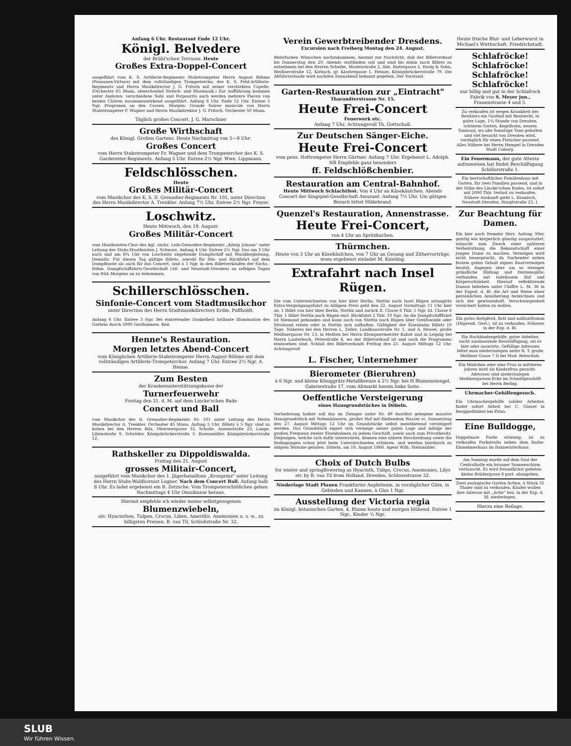Anfang 6 Uhr. Restaurant Ende 12 Uhr.
Königl. Belvedere
der Brühl'schen Terrasse. Heute
Großes Extra-Doppel-Concert
ausgeführt vom K. S. Artillerie-Regiments Stabstrompeter Herrn August Böhme (Posaunen-Virtuos) mit dem vollständigen Trompetercho: des K. S. Feld-Artillerie-Regiments und Herrn Musikdirector J. G. Fritsch mit seiner verstärkten Capelle. (Orchester 65 Mann, abwechselnd Streich- und Blasmusik.) Zur Aufführung kommen unter Anderen: verschiedene Solis und Potpourris auch werden mehrere Piecen von beiden Chören zusammenwirkend ausgeführt. Anfang 6 Uhr. Ende 12 Uhr. Entree 5 Ngr. Programm an den Cassen. Morgen: Grande Soiree musicale von Herrn Stabstrompeter F. Wagner und Herrn Musikdirektor J. G. Fritsch. Orchester 50 Mann.
Täglich großes Concert. J. G. Marschner
Große Wirthschaft
des Königl. Großen Gartens. Heute Nachmittag von 5—9 Uhr:
Großes Concert
vom Herrn Stabstrompeter Fr. Wagner und dem Trompeterchor des K. S. Gardereiter-Regiments. Anfang 5 Uhr. Entree 2½ Ngr. Wwe. Lippmann.
Feldschlösschen.
Heute
Großes Militär-Concert
vom Musikchor des K. S. II. Grenadier-Regiments Nr. 101, unter Direction des Herrn Musikdirector A. Trenkler. Anfang 7½ Uhr. Entree 2½ Ngr. Freyer.
Loschwitz.
Heute Mittwoch, den 19. August:
Großes Militär-Concert
vom Hautboisten-Chor des kgl. sächs. Leib-Grenadier-Regiments „König Johann" unter Leitung des Stabs-Hautboisten J. Schwarz. Anfang 4 Uhr. Entree 2½ Ngr. Das um 3 Uhr nach und um 8¾ Uhr von Loschwitz abgehende Dampfschiff mit Musikbegleitung. Demnitz. Für diesen Tag gültige Billets, sowohl für Hin- und Rückfahrt auf dem Dampfboote als auch für das Concert, sind à 5 Ngr. in den Billetverkäufen der Sächs.-Böhm. Dampfschiffahrts-Gesellschaft (Alt- und Neustadt-Dresden) an selbigen Tagen von früh Morgens an zu bekommen.
Schillerschlösschen.
Sinfonie-Concert vom Stadtmusikchor
unter Direction des Herrn Stadtmusikdirectors Erdm. Puffholdt.
Anfang 6 Uhr. Entree 3 Ngr. Bei eintretender Dunkelheit brillante Illumination des Gartens durch 5000 Gasflammen. Keil.
Henne's Restauration.
Morgen letztes Abend-Concert
vom Königlichen Artillerie-Stabstrompeter Herrn August Böhme mit dem vollständigen Artillerie-Trompeterchor. Anfang 7 Uhr. Entree 2½ Ngr. A. Henne.
Zum Besten
der Krankenunterstützungskasse der
Turnerfeuerwehr
Freitag den 21. d. M. auf dem Lincke'schen Bade
Concert und Ball
vom Musikchor des II. Grenadier-Regiments Nr. 101 unter Leitung des Herrn Musikdirector A. Trenkler. Orchester 45 Mann. Anfang 5 Uhr. Billets à 5 Ngr. sind zu haben bei den Herren Ritz, Oberseergasse 33, Scholle, Annenstraße 23, Lange, Lilienstraße 9, Schröder, Königsbrückerstraße 3. Rosenmüller, Königsbrückerstraße 12.
Rathskeller zu Dippoldiswalda.
Freitag den 21. August
grosses Militair-Concert,
ausgeführt vom Musikchor des 1. Jägerbataillons „Kronprinz" unter Leitung des Herrn Stabs-Waldhornist Logner. Nach dem Concert Ball. Anfang halb 8 Uhr. Es ladet ergebenst ein B. Zetzsche. Vom Trompeterschlößchen gehen Nachmittags 4 Uhr Omnibusse heraus.
Hiermit empfehle ich wieder meine selbstgezogenen
Blumenzwiebeln,
als: Hyacinthen, Tulpen, Crocus, Lilien, Amerillis, Anemonien u. s. w., zu billigsten Preisen. B. van Til, Schloßstraße Nr. 32.
Verein Gewerbtreibender Dresdens.
Excursion nach Freiberg Montag den 24. August.
Mehrfachen Wünschen nachzukommen, hiermit zur Nachricht, daß der Billetverkauf bis Donnerstag den 20. Abends stattfinden soll und sind bis dahin noch Billets zu entnehmen bei den Herren Scheibe, Marienstraße 2, Ihle, Badergasse 2, Harig & Sohn, Meißnerstraße 12, Kirbach, gr. Klostergasse 1, Heinze, Königsbrückerstraße 79. Die Abfahrtsstunde wird nachden Sonnabend bekannt gegeben. Der Vorstand.
Garten-Restauration zur „Eintracht"
Tharandterstrasse Nr. 15.
Heute Frei-Concert
Feuerwerk etc.
Anfang 7 Uhr. Achtungsvoll Th. Gottschall.
Zur Deutschen Sänger-Eiche.
Heute Frei-Concert
vom pens. Hoftrompeter Herrn Gärtner. Anfang 7 Uhr. Ergebenst L. Adolph. NB Empfehle ganz besonders
ff. Feldschlößchenbier.
Restauration am Central-Bahnhof.
Heute Mittwoch Schlachtfest. Von 4 Uhr an Käsekäulchen. Abends Concert der Singspiel-Gesellschaft Amusant. Anfang 7½ Uhr. Um gütigen Besuch bittet Hildebrand.
Quenzel's Restauration, Annenstrasse.
Heute Frei-Concert,
von 4 Uhr an Spritzkuchen.
Thürmchen.
Heute von 3 Uhr an Käsekäulchen, von 7 Uhr an Gesang und Zithervorträge, wozu ergebenst einladet M. Knieling.
Extrafahrt nach Insel Rügen.
Die vom Unterzeichneten von hier über Berlin, Stettin nach Insel Rügen arrangirte Extra-Vergnügungsfahrt zu billigem Preis geht den 22. August Vormittags 11 Uhr hier ab. 1 Billet von hier über Berlin, Stettin und zurück II. Classe 8 Thlr. 5 Ngr, III. Classe 6 Thlr. 1 Billet Stettin nach Rügen excl. Rückfahrt 2 Thlr. 10 Ngr. An die Dampfschifffahrt ist Niemand gebunden und kann auch von Stettin nach Rügen über Greifswalde oder Stralsund reisen oder in Stettin sich aufhalten. Gültigkeit der Eisenbahn Billets 10 Tage. Näheres bei den Herren L. Zeller, Landhausstraße Nr. 1, und A. Hessel, große Meißnergasse Nr. 13, in Meißen bei Herrn Klempnermeister Kuhnt und in Leipzig bei Herrn Lauterbach, Peterstraße 4, wo der Billetverkauf ist und auch die Programms einzusehen sind. Schluß des Billetverkaufs Freitag den 21. August Mittags 12 Uhr. Achtungsvoll
L. Fischer, Unternehmer
Bierometer (Bieruhren)
à 6 Ngr. und kleine Königgrätz-Metallkreuze à 2½ Ngr. bei H Blumenstengel, Galeriestraße 17, vom Altmarkt herein linke Seite.
Oeffentliche Versteigerung
eines Hausgrundstückes in Döbeln.
Veränderung halber soll das im Zwinger unter Nr. 49 daselbst gelegene massive Hausgrundstück mit Nebenhäusern, großer Hof mit fließendem Wasser rc. Donnerstag den 27. August Mittags 12 Uhr im Grundstücke selbst meistbietend versteigert werden. Das Grundstück eignet sich vermöge seiner guten Lage und infolge der großen Frequenz zweier Eisenbahnen zu jedem Geschäft, sowie auch zum Privatbesitz. Diejenigen, welche sich dafür interessiren, können eine nähere Beschreibung sowie die Bedingungen schon jetzt beim Unterzeichneten erfahren, und werden hierdurch zu obigem Termine geladen. Döbeln, am 18. August 1868. Agent Wilh. Steinmüller.
Choix of Dutch Bulbs
for winter and springflowering as Hyacinth, Tulips, Crocus, Anemonies, Lilys etc by B. van Til from Holland, Dresden, Schlossstrasse 32.
Niederlage Stadt Plauen Frankfurter Aepfelwein, in vorzüglicher Güte, in Gebinden und Kannen, à Glas 1 Ngr.
Ausstellung der Victoria regia
im Königl. botanischen Garten. 4. Blume heute und morgen blühend. Entree 1 Ngr., Kinder ½ Ngr.
Heute frische Blut- und Leberwurst in Michael's Wirthschaft, Friedrichstadt.
Schlafröcke!
Schlafröcke!
Schlafröcke!
Schlafröcke!
nur billig und gut in der Schlafrock Fabrik von S. Meyer jun., Frauenstrasse 4 und 5.
Zu verkaufen ist wegen Krankheit des Besitzers ein Gasthof mit Realrecht, in guter Lage, 1¼ Stunde von Dresden, schönem Garten, Kegelbahn, neuem Tanzsaal, wo alle Sonntage Tanz gehalten und viel besucht von Dresden wird, vorzüglich für einen Fleischer passend. Alles Nähere bei Herrn Hempel in Dresden Stadt Coburg.
Ein Feuermann, der gute Atteste aufzuweisen hat findet Beschäftigung Schillerstraße 1.
Ein herrschaftliches Familienhaus mit Garten, für zwei Familien passend, und in der Nähe des Lincke'schen Bades, ist sofort mit 2000 Thlr. Verlust zu verkaufen. Nähere Auskunft giebt L. Riamisch, Neustadt-Dresden, Hauptstraße 25, I.
Zur Beachtung für Damen.
Ein hier noch fremder Herr, Anfang 30er, geistig wie körperlich günstig ausgestattet, wünscht zum Zweck einer späteren Verheirathung die Bekanntschaft einer jungen Dame zu machen. Vermögen wird nicht beansprucht, da Suchender neben festem guten Gehalt eignes Baarvermögen besitzt, dagegen aber um so strenger gründliche Bildung und Herzensgüte, verbunden mit tadellosem Ruf und Körperschönheit. Hierauf reflektirende Damen belieben unter Chiffre L. M. 36 in der Exped. d. Bl. die Art und Weise einer persönlichen Annäherung bezeichnen und sich der gewissenhaft. Verschwiegenheit versichert halten zu wollen.
Ein gutes Reitpferd, flott und militairfromm (Düpreuß. Gest.), ist zu verkaufen. Näheres in der Exp. d. Bl.
Ein Buchbindergehilfe, guter Arbeiter, sucht ausdauernde Beschäftigung, sei es hier oder auswärts. Gefällige Adressen bittet man niederzulegen unter R. T. große Meißner Gasse 7 II bei Mad. Rebschuh.
Ein Mädchen oder eine Frau in mittleren Jahren wird als Kinderfrau gesucht. Adressen sind niederzulegen Meißnergassen-Ecke im Schnittgeschäft bei Herrn Berbig.
Uhrmacher-Gehilfengesuch.
Ein Uhrmachergehilfe solider Arbeiter, findet sofort Arbeit bei C. Gössel in Berggießhübel bei Pirna.
Eine Bulldogge,
Doppelnase Farbe striemig, ist zu verkaufen Parkstraße neben dem Rathe-Einnehmerhaus im Bahnwärterhaus.
Am Sonntag wurde auf dem Saal der Centralhalle ein brauner Sonnenschirm vertauscht. Es wird freundlichst gebeten kleine Brüdergasse 6 part. abzugeben.
Zwei zoologische Garten-Actien, à Stück 35 Thaler sind zu verkaufen. Käufer wollen ihre Adresse mit „Actie" bez. in der Exp. d. Bl. niederlegen.
Hierzu eine Beilage.
SLUB
Wir führen Wissen.